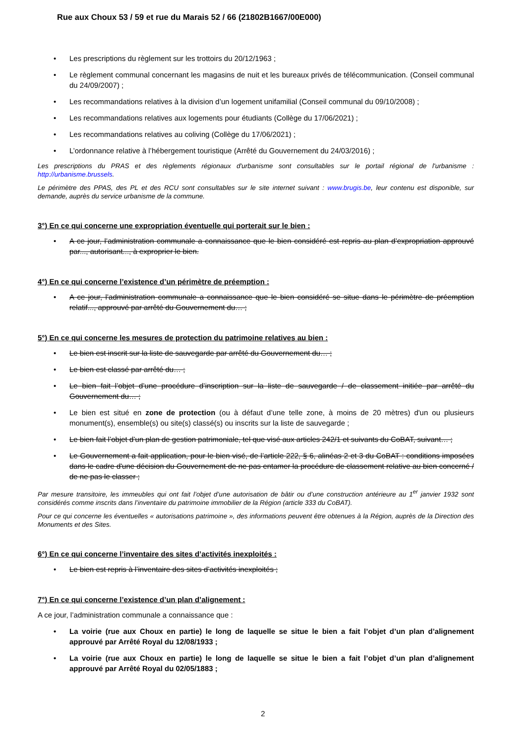Rue aux Choux 53 / 59 et rue du Marais 52 / 66 (21802B1667/00E000)
• Les prescriptions du règlement sur les trottoirs du 20/12/1963 ;
• Le règlement communal concernant les magasins de nuit et les bureaux privés de télécommunication. (Conseil communal du 24/09/2007) ;
• Les recommandations relatives à la division d’un logement unifamilial (Conseil communal du 09/10/2008) ;
• Les recommandations relatives aux logements pour étudiants (Collège du 17/06/2021) ;
• Les recommandations relatives au coliving (Collège du 17/06/2021) ;
• L’ordonnance relative à l’hébergement touristique (Arrêté du Gouvernement du 24/03/2016) ;
Les prescriptions du PRAS et des règlements régionaux d'urbanisme sont consultables sur le portail régional de l'urbanisme : http://urbanisme.brussels.
Le périmètre des PPAS, des PL et des RCU sont consultables sur le site internet suivant : www.brugis.be, leur contenu est disponible, sur demande, auprès du service urbanisme de la commune.
3°) En ce qui concerne une expropriation éventuelle qui porterait sur le bien :
• A ce jour, l’administration communale a connaissance que le bien considéré est repris au plan d’expropriation approuvé par..., autorisant..., à exproprier le bien.
4°) En ce qui concerne l’existence d’un périmètre de préemption :
• A ce jour, l’administration communale a connaissance que le bien considéré se situe dans le périmètre de préemption relatif..., approuvé par arrêté du Gouvernement du… ;
5°) En ce qui concerne les mesures de protection du patrimoine relatives au bien :
• Le bien est inscrit sur la liste de sauvegarde par arrêté du Gouvernement du… ;
• Le bien est classé par arrêté du… ;
• Le bien fait l’objet d’une procédure d’inscription sur la liste de sauvegarde / de classement initiée par arrêté du Gouvernement du… ;
• Le bien est situé en zone de protection (ou à défaut d’une telle zone, à moins de 20 mètres) d'un ou plusieurs monument(s), ensemble(s) ou site(s) classé(s) ou inscrits sur la liste de sauvegarde ;
• Le bien fait l’objet d’un plan de gestion patrimoniale, tel que visé aux articles 242/1 et suivants du CoBAT, suivant… ;
• Le Gouvernement a fait application, pour le bien visé, de l’article 222, § 6, alinéas 2 et 3 du CoBAT : conditions imposées dans le cadre d'une décision du Gouvernement de ne pas entamer la procédure de classement relative au bien concerné / de ne pas le classer ;
Par mesure transitoire, les immeubles qui ont fait l’objet d’une autorisation de bâtir ou d’une construction antérieure au 1<sup>er</sup> janvier 1932 sont considérés comme inscrits dans l’inventaire du patrimoine immobilier de la Région (article 333 du CoBAT).
Pour ce qui concerne les éventuelles « autorisations patrimoine », des informations peuvent être obtenues à la Région, auprès de la Direction des Monuments et des Sites.
6°) En ce qui concerne l’inventaire des sites d’activités inexploités :
• Le bien est repris à l’inventaire des sites d’activités inexploités ;
7°) En ce qui concerne l’existence d’un plan d’alignement :
A ce jour, l’administration communale a connaissance que :
• La voirie (rue aux Choux en partie) le long de laquelle se situe le bien a fait l’objet d’un plan d’alignement approuvé par Arrêté Royal du 12/08/1933 ;
• La voirie (rue aux Choux en partie) le long de laquelle se situe le bien a fait l’objet d’un plan d’alignement approuvé par Arrêté Royal du 02/05/1883 ;
2